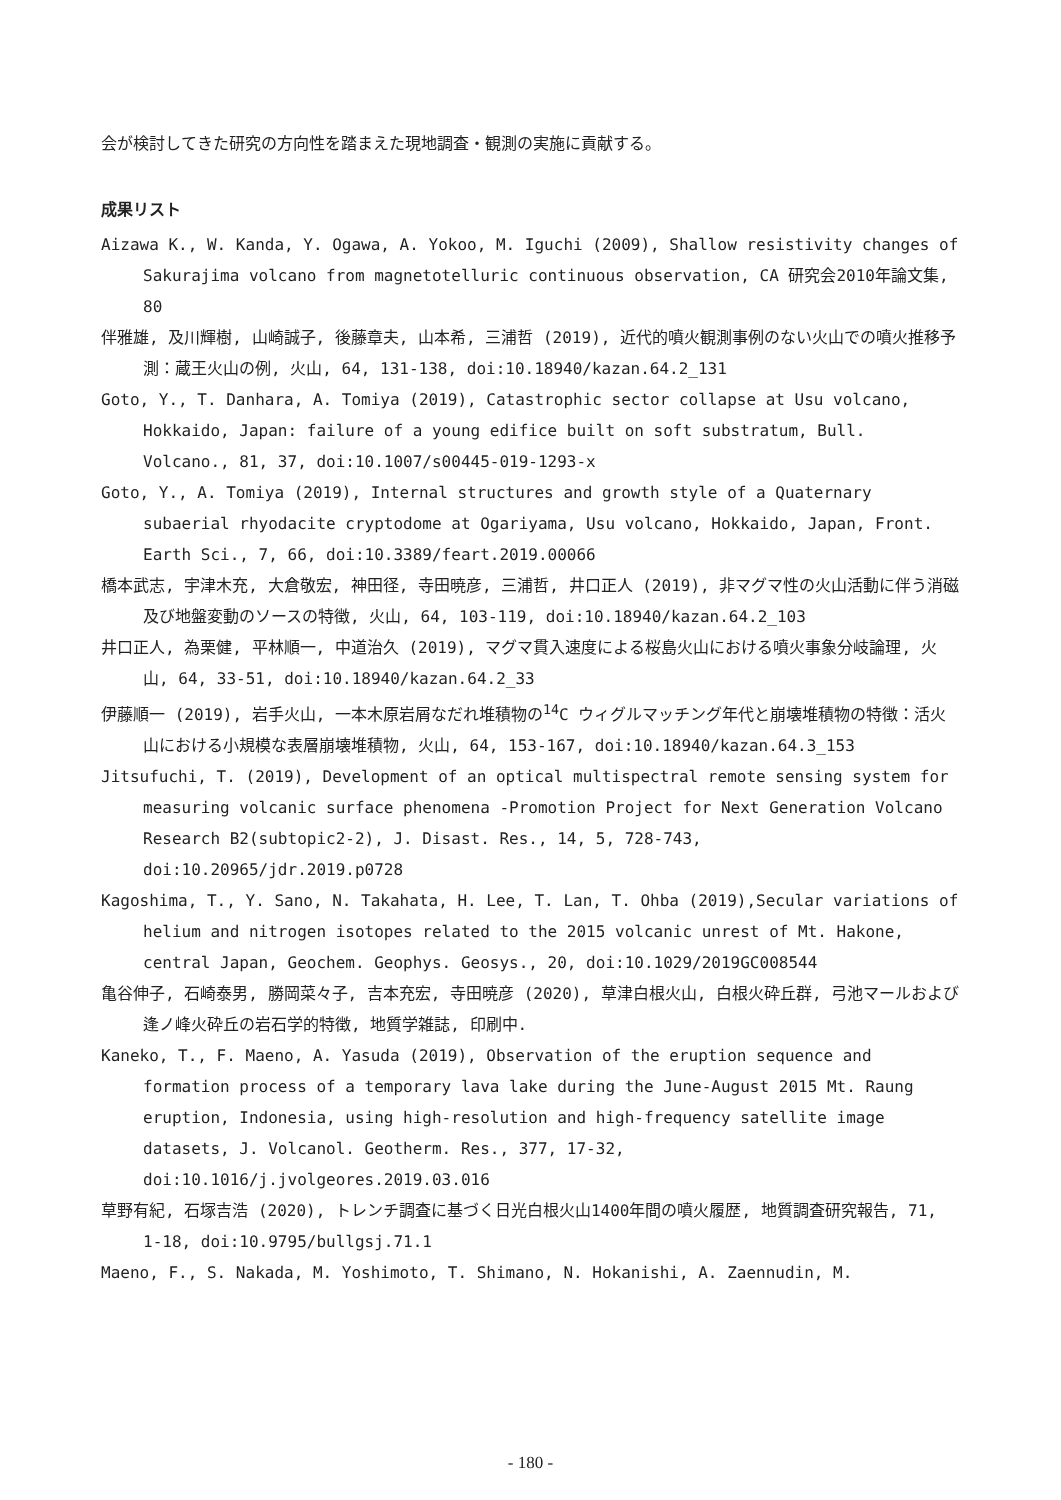会が検討してきた研究の方向性を踏まえた現地調査・観測の実施に貢献する。
成果リスト
Aizawa K., W. Kanda, Y. Ogawa, A. Yokoo, M. Iguchi (2009), Shallow resistivity changes of Sakurajima volcano from magnetotelluric continuous observation, CA 研究会2010年論文集, 80
伴雅雄, 及川輝樹, 山崎誠子, 後藤章夫, 山本希, 三浦哲 (2019), 近代的噴火観測事例のない火山での噴火推移予測：蔵王火山の例, 火山, 64, 131-138, doi:10.18940/kazan.64.2_131
Goto, Y., T. Danhara, A. Tomiya (2019), Catastrophic sector collapse at Usu volcano, Hokkaido, Japan: failure of a young edifice built on soft substratum, Bull. Volcano., 81, 37, doi:10.1007/s00445-019-1293-x
Goto, Y., A. Tomiya (2019), Internal structures and growth style of a Quaternary subaerial rhyodacite cryptodome at Ogariyama, Usu volcano, Hokkaido, Japan, Front. Earth Sci., 7, 66, doi:10.3389/feart.2019.00066
橋本武志, 宇津木充, 大倉敬宏, 神田径, 寺田暁彦, 三浦哲, 井口正人 (2019), 非マグマ性の火山活動に伴う消磁及び地盤変動のソースの特徴, 火山, 64, 103-119, doi:10.18940/kazan.64.2_103
井口正人, 為栗健, 平林順一, 中道治久 (2019), マグマ貫入速度による桜島火山における噴火事象分岐論理, 火山, 64, 33-51, doi:10.18940/kazan.64.2_33
伊藤順一 (2019), 岩手火山, 一本木原岩屑なだれ堆積物の<sup>14</sup>C ウィグルマッチング年代と崩壊堆積物の特徴：活火山における小規模な表層崩壊堆積物, 火山, 64, 153-167, doi:10.18940/kazan.64.3_153
Jitsufuchi, T. (2019), Development of an optical multispectral remote sensing system for measuring volcanic surface phenomena -Promotion Project for Next Generation Volcano Research B2(subtopic2-2), J. Disast. Res., 14, 5, 728-743, doi:10.20965/jdr.2019.p0728
Kagoshima, T., Y. Sano, N. Takahata, H. Lee, T. Lan, T. Ohba (2019),Secular variations of helium and nitrogen isotopes related to the 2015 volcanic unrest of Mt. Hakone, central Japan, Geochem. Geophys. Geosys., 20, doi:10.1029/2019GC008544
亀谷伸子, 石崎泰男, 勝岡菜々子, 吉本充宏, 寺田暁彦 (2020), 草津白根火山, 白根火砕丘群, 弓池マールおよび逢ノ峰火砕丘の岩石学的特徴, 地質学雑誌, 印刷中.
Kaneko, T., F. Maeno, A. Yasuda (2019), Observation of the eruption sequence and formation process of a temporary lava lake during the June-August 2015 Mt. Raung eruption, Indonesia, using high-resolution and high-frequency satellite image datasets, J. Volcanol. Geotherm. Res., 377, 17-32, doi:10.1016/j.jvolgeores.2019.03.016
草野有紀, 石塚吉浩 (2020), トレンチ調査に基づく日光白根火山1400年間の噴火履歴, 地質調査研究報告, 71, 1-18, doi:10.9795/bullgsj.71.1
Maeno, F., S. Nakada, M. Yoshimoto, T. Shimano, N. Hokanishi, A. Zaennudin, M.
- 180 -